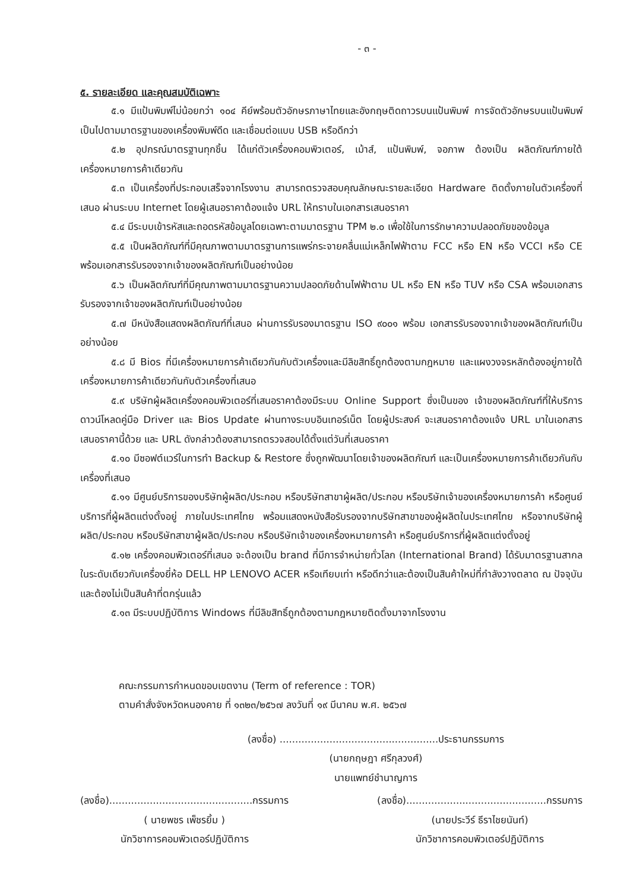- ๓ -
๕. รายละเอียด และคุณสมบัติเฉพาะ
๕.๑ มีแป้นพิมพ์ไม่น้อยกว่า ๑๐๔ คีย์พร้อมตัวอักษรภาษาไทยและอังกฤษติดถาวรบนแป้นพิมพ์ การจัดตัวอักษรบนแป้นพิมพ์เป็นไปตามมาตรฐานของเครื่องพิมพ์ดีด และเชื่อมต่อแบบ USB หรือดีกว่า
๕.๒ อุปกรณ์มาตรฐานทุกชิ้น ได้แก่ตัวเครื่องคอมพิวเตอร์, เม้าส์, แป้นพิมพ์, จอภาพ ต้องเป็น ผลิตภัณฑ์ภายใต้เครื่องหมายการค้าเดียวกัน
๕.๓ เป็นเครื่องที่ประกอบเสร็จจากโรงงาน สามารถตรวจสอบคุณลักษณะรายละเอียด Hardware ติดตั้งภายในตัวเครื่องที่เสนอ ผ่านระบบ Internet โดยผู้เสนอราคาต้องแจ้ง URL ให้ทราบในเอกสารเสนอราคา
๕.๔ มีระบบเข้ารหัสและถอดรหัสข้อมูลโดยเฉพาะตามมาตรฐาน TPM ๒.๐ เพื่อใช้ในการรักษาความปลอดภัยของข้อมูล
๕.๕ เป็นผลิตภัณฑ์ที่มีคุณภาพตามมาตรฐานการแพร่กระจายคลื่นแม่เหล็กไฟฟ้าตาม FCC หรือ EN หรือ VCCI หรือ CE พร้อมเอกสารรับรองจากเจ้าของผลิตภัณฑ์เป็นอย่างน้อย
๕.๖ เป็นผลิตภัณฑ์ที่มีคุณภาพตามมาตรฐานความปลอดภัยด้านไฟฟ้าตาม UL หรือ EN หรือ TUV หรือ CSA พร้อมเอกสารรับรองจากเจ้าของผลิตภัณฑ์เป็นอย่างน้อย
๕.๗ มีหนังสือแสดงผลิตภัณฑ์ที่เสนอ ผ่านการรับรองมาตรฐาน ISO ๙๐๐๑ พร้อม เอกสารรับรองจากเจ้าของผลิตภัณฑ์เป็นอย่างน้อย
๕.๘ มี Bios ที่มีเครื่องหมายการค้าเดียวกันกับตัวเครื่องและมีลิขสิทธิ์ถูกต้องตามกฎหมาย และแผงวงจรหลักต้องอยู่ภายใต้เครื่องหมายการค้าเดียวกันกับตัวเครื่องที่เสนอ
๕.๙ บริษัทผู้ผลิตเครื่องคอมพิวเตอร์ที่เสนอราคาต้องมีระบบ Online Support ซึ่งเป็นของ เจ้าของผลิตภัณฑ์ที่ให้บริการดาวน์โหลดคู่มือ Driver และ Bios Update ผ่านทางระบบอินเทอร์เน็ต โดยผู้ประสงค์ จะเสนอราคาต้องแจ้ง URL มาในเอกสารเสนอราคานี้ด้วย และ URL ดังกล่าวต้องสามารถตรวจสอบได้ตั้งแต่วันที่เสนอราคา
๕.๑๐ มีซอฟต์แวร์ในการทำ Backup & Restore ซึ่งถูกพัฒนาโดยเจ้าของผลิตภัณฑ์ และเป็นเครื่องหมายการค้าเดียวกันกับเครื่องที่เสนอ
๕.๑๑ มีศูนย์บริการของบริษัทผู้ผลิต/ประกอบ หรือบริษัทสาขาผู้ผลิต/ประกอบ หรือบริษัทเจ้าของเครื่องหมายการค้า หรือศูนย์บริการที่ผู้ผลิตแต่งตั้งอยู่ ภายในประเทศไทย พร้อมแสดงหนังสือรับรองจากบริษัทสาขาของผู้ผลิตในประเทศไทย หรือจากบริษัทผู้ผลิต/ประกอบ หรือบริษัทสาขาผู้ผลิต/ประกอบ หรือบริษัทเจ้าของเครื่องหมายการค้า หรือศูนย์บริการที่ผู้ผลิตแต่งตั้งอยู่
๕.๑๒ เครื่องคอมพิวเตอร์ที่เสนอ จะต้องเป็น brand ที่มีการจำหน่ายทั่วโลก (International Brand) ได้รับมาตรฐานสากลในระดับเดียวกับเครื่องยี่ห้อ DELL HP LENOVO ACER หรือเทียบเท่า หรือดีกว่าและต้องเป็นสินค้าใหม่ที่กำลังวางตลาด ณ ปัจจุบัน และต้องไม่เป็นสินค้าที่ตกรุ่นแล้ว
๕.๑๓ มีระบบปฏิบัติการ Windows ที่มีลิขสิทธิ์ถูกต้องตามกฎหมายติดตั้งมาจากโรงงาน
คณะกรรมการกำหนดขอบเขตงาน (Term of reference : TOR)
ตามคำสั่งจังหวัดหนองคาย ที่ ๑๓๒๓/๒๕๖๗ ลงวันที่ ๑๙ มีนาคม พ.ศ. ๒๕๖๗
(ลงชื่อ) ...................................................ประธานกรรมการ
(นายกฤษฎา ศรีกุลวงศ์)
นายแพทย์ชำนาญการ
(ลงชื่อ)..............................................กรรมการ
( นายพชร เพ็ชรยิ้ม )
นักวิชาการคอมพิวเตอร์ปฏิบัติการ
(ลงชื่อ).............................................กรรมการ
(นายประวีร์ ธีราไชยนันท์)
นักวิชาการคอมพิวเตอร์ปฏิบัติการ